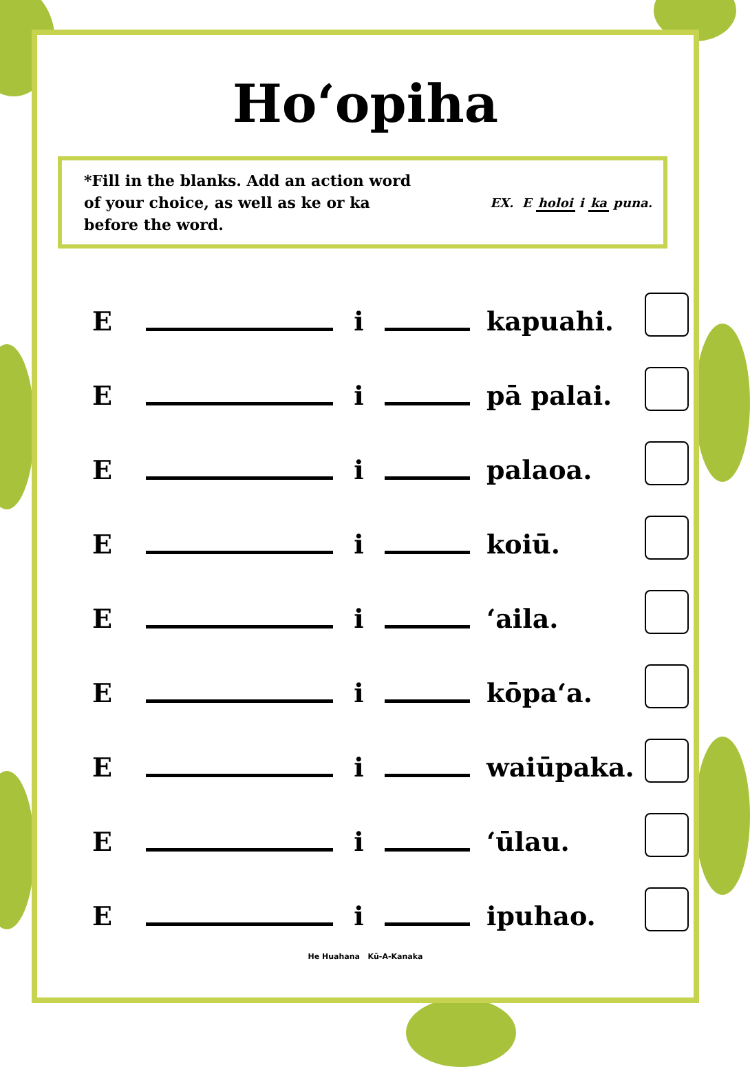Hoʻopiha
*Fill in the blanks. Add an action word of your choice, as well as ke or ka before the word.
EX. E holoi i ka puna.
E i kapuahi.
E i pā palai.
E i palaoa.
E i koiū.
E i ʻaila.
E i kōpaʻa.
E i waiūpaka.
E i ʻūlau.
E i ipuhao.
He Huahana Kū-A-Kanaka